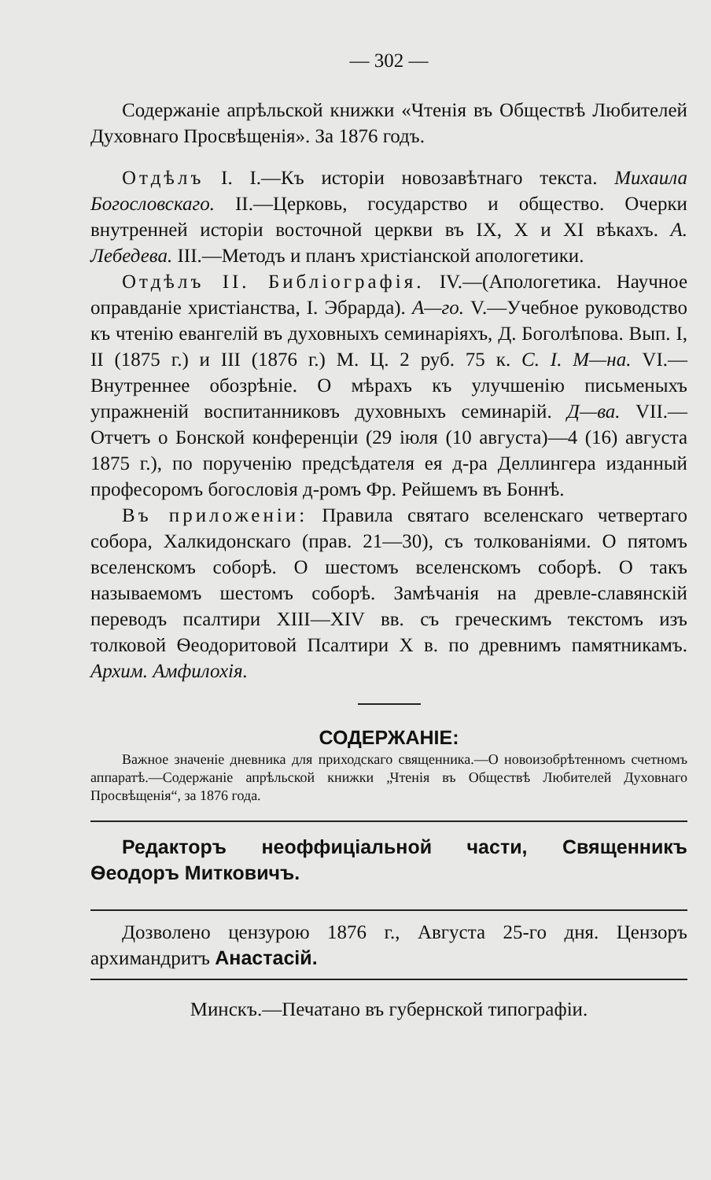— 302 —
Содержаніе апрѣльской книжки «Чтенія въ Обществѣ Любителей Духовнаго Просвѣщенія». За 1876 годъ.
Отдѣлъ I. I.—Къ исторіи новозавѣтнаго текста. Михаила Богословскаго. II.—Церковь, государство и общество. Очерки внутренней исторіи восточной церкви въ IX, X и XI вѣкахъ. А. Лебедева. III.—Методъ и планъ христіанской апологетики.
Отдѣлъ II. Библіографія. IV.—(Апологетика. Научное оправданіе христіанства, I. Эбрарда). А—го. V.—Учебное руководство къ чтенію евангелій въ духовныхъ семинаріяхъ, Д. Боголѣпова. Вып. I, II (1875 г.) и III (1876 г.) М. Ц. 2 руб. 75 к. С. І. М—на. VI.—Внутреннее обозрѣніе. О мѣрахъ къ улучшенію письменыхъ упражненій воспитанниковъ духовныхъ семинарій. Д—ва. VII.—Отчетъ о Бонской конференціи (29 іюля (10 августа)—4 (16) августа 1875 г.), по порученію предсѣдателя ея д-ра Деллингера изданный професоромъ богословія д-ромъ Фр. Рейшемъ въ Боннѣ.
Въ приложеніи: Правила святаго вселенскаго четвертаго собора, Халкидонскаго (прав. 21—30), съ толкованіями. О пятомъ вселенскомъ соборѣ. О шестомъ вселенскомъ соборѣ. О такъ называемомъ шестомъ соборѣ. Замѣчанія на древле-славянскій переводъ псалтири XIII—XIV вв. съ греческимъ текстомъ изъ толковой Ѳеодоритовой Псалтири X в. по древнимъ памятникамъ. Архим. Амфилохія.
СОДЕРЖАНІЕ:
Важное значеніе дневника для приходскаго священника.—О новоизобрѣтенномъ счетномъ аппаратѣ.—Содержаніе апрѣльской книжки „Чтенія въ Обществѣ Любителей Духовнаго Просвѣщенія“, за 1876 года.
Редакторъ неоффиціальной части, Священникъ Ѳеодоръ Митковичъ.
Дозволено цензурою 1876 г., Августа 25-го дня. Цензоръ архимандритъ Анастасій.
Минскъ.—Печатано въ губернской типографіи.